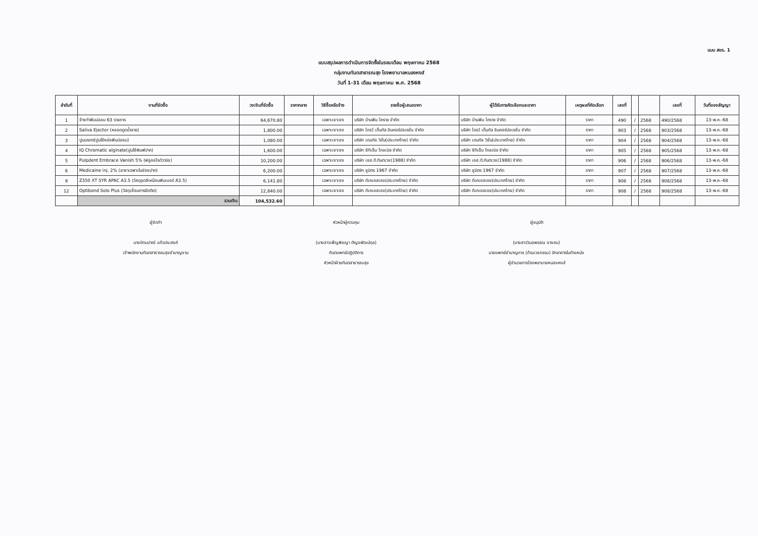แบบ สขร. 1
แบบสรุปผลการดำเนินการจัดซื้อในรอบเดือน พฤษภาคม 2568
กลุ่มงานทันตสาธารณสุข โรงพยาบาลหนองหงส์
วันที่ 1-31 เดือน พฤษภาคม พ.ศ. 2568
| ลำดับที่ | งานที่จัดซื้อ | วงเงินที่จัดซื้อ | ราคากลาง | วิธีซื้อหรือจ้าง | รายชื่อผู้เสนอราคา | ผู้ได้รับการคัดเลือกและราคา | เหตุผลที่คัดเลือก | เลขที่ | | | เลขที่ | วันที่ของสัญญา |
| --- | --- | --- | --- | --- | --- | --- | --- | --- | --- | --- | --- | --- |
| 1 | จ้างทำฟันปลอม 63 รายการ | 64,670.80 | | เฉพาะเจาะจง | บริษัท บ้านฟัน โคราช จำกัด | บริษัท บ้านฟัน โคราช จำกัด | ราคา | 490 | / | 2568 | 490/2568 | 13-พ.ค.-68 |
| 2 | Saliva Ejector (หลอดดูดน้ำลาย) | 1,800.00 | | เฉพาะเจาะจง | บริษัท ไดรว์ เด็นทัล อินคอร์ปอเรชั่น จำกัด | บริษัท ไดรว์ เด็นทัล อินคอร์ปอเรชั่น จำกัด | ราคา | 903 | / | 2568 | 903/2568 | 13-พ.ค.-68 |
| 3 | ปูนมรกต(ปูนใช้หล่อฟันปลอม) | 1,080.00 | | เฉพาะเจาะจง | บริษัท เดนทัล วิชั่น(ประเทศไทย) จำกัด | บริษัท เดนทัล วิชั่น(ประเทศไทย) จำกัด | ราคา | 904 | / | 2568 | 904/2568 | 13-พ.ค.-68 |
| 4 | IQ Chromatic alginate(ปูนใช้พิมพ์ปาก) | 1,600.00 | | เฉพาะเจาะจง | บริษัท ซีทีเอ็ม โกลเบิล จำกัด | บริษัท ซีทีเอ็ม โกลเบิล จำกัด | ราคา | 905 | / | 2568 | 905/2568 | 13-พ.ค.-68 |
| 5 | Pulpdent Embrace Vanish 5% (ฟลูออไรด์วานิช) | 10,200.00 | | เฉพาะเจาะจง | บริษัท เอส.ดี.ทันตเวช(1988) จำกัด | บริษัท เอส.ดี.ทันตเวช(1988) จำกัด | ราคา | 906 | / | 2568 | 906/2568 | 13-พ.ค.-68 |
| 6 | Medicaine inj. 2% (ยาชาเฉพาะในช่องปาก) | 6,200.00 | | เฉพาะเจาะจง | บริษัท ชูมิตร 1967 จำกัด | บริษัท ชูมิตร 1967 จำกัด | ราคา | 907 | / | 2568 | 907/2568 | 13-พ.ค.-68 |
| 9 | Z350 XT SYR APAC A3.5 (วัสดุอุดสีเหมือนฟันเบอร์ A3.5) | 6,141.80 | | เฉพาะเจาะจง | บริษัท ดีเคเอสเอช(ประเทศไทย) จำกัด | บริษัท ดีเคเอสเอช(ประเทศไทย) จำกัด | ราคา | 908 | / | 2568 | 908/2568 | 13-พ.ค.-68 |
| 12 | Optibond Solo Plus (วัสดุเชื่อมการยึดติด) | 12,840.00 | | เฉพาะเจาะจง | บริษัท ดีเคเอสเอช(ประเทศไทย) จำกัด | บริษัท ดีเคเอสเอช(ประเทศไทย) จำกัด | ราคา | 908 | / | 2568 | 908/2568 | 13-พ.ค.-68 |
| | รวมเงิน | 104,532.60 | | | | | | | | | | |
ผู้จัดทำ
นางปัทมปาณี แก้วประสงค์
เจ้าพนักงานทันตสาธารณสุขชำนาญงาน
หัวหน้าผู้ควบคุม
(นางสาวเพ็ญพิชญา ตัญจพัฒน์กุล)
ทันตแพทย์ปฏิบัติการ
หัวหน้าฝ่ายทันตสาธารณสุข
ผู้อนุมัติ
(นางสาววิมลพรรณ อาจสม)
นายแพทย์ชำนาญการ (ด้านเวชกรรม) รักษาการในตำแหน่ง
ผู้อำนวยการโรงพยาบาลหนองหงส์